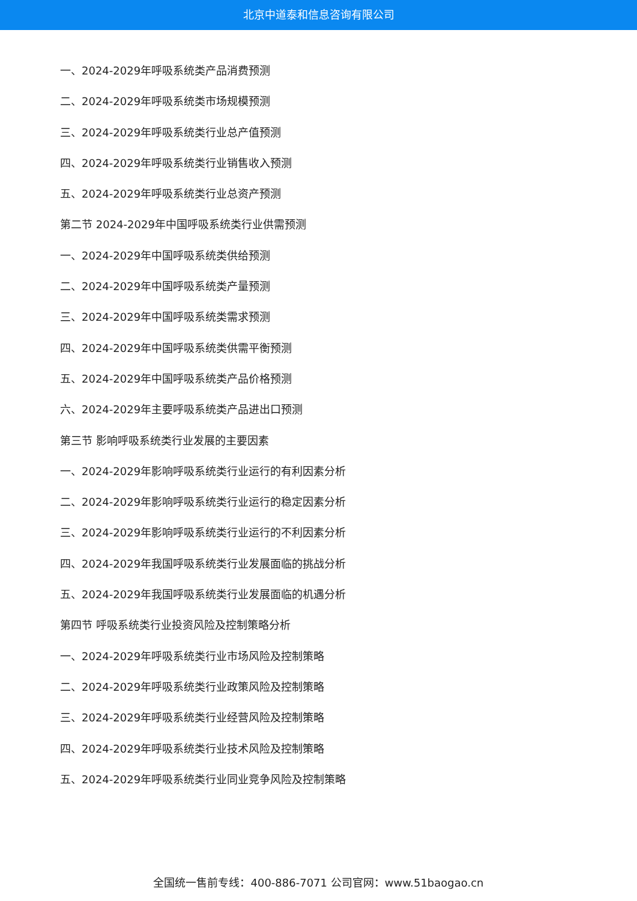北京中道泰和信息咨询有限公司
一、2024-2029年呼吸系统类产品消费预测
二、2024-2029年呼吸系统类市场规模预测
三、2024-2029年呼吸系统类行业总产值预测
四、2024-2029年呼吸系统类行业销售收入预测
五、2024-2029年呼吸系统类行业总资产预测
第二节 2024-2029年中国呼吸系统类行业供需预测
一、2024-2029年中国呼吸系统类供给预测
二、2024-2029年中国呼吸系统类产量预测
三、2024-2029年中国呼吸系统类需求预测
四、2024-2029年中国呼吸系统类供需平衡预测
五、2024-2029年中国呼吸系统类产品价格预测
六、2024-2029年主要呼吸系统类产品进出口预测
第三节 影响呼吸系统类行业发展的主要因素
一、2024-2029年影响呼吸系统类行业运行的有利因素分析
二、2024-2029年影响呼吸系统类行业运行的稳定因素分析
三、2024-2029年影响呼吸系统类行业运行的不利因素分析
四、2024-2029年我国呼吸系统类行业发展面临的挑战分析
五、2024-2029年我国呼吸系统类行业发展面临的机遇分析
第四节 呼吸系统类行业投资风险及控制策略分析
一、2024-2029年呼吸系统类行业市场风险及控制策略
二、2024-2029年呼吸系统类行业政策风险及控制策略
三、2024-2029年呼吸系统类行业经营风险及控制策略
四、2024-2029年呼吸系统类行业技术风险及控制策略
五、2024-2029年呼吸系统类行业同业竞争风险及控制策略
全国统一售前专线：400-886-7071 公司官网：www.51baogao.cn